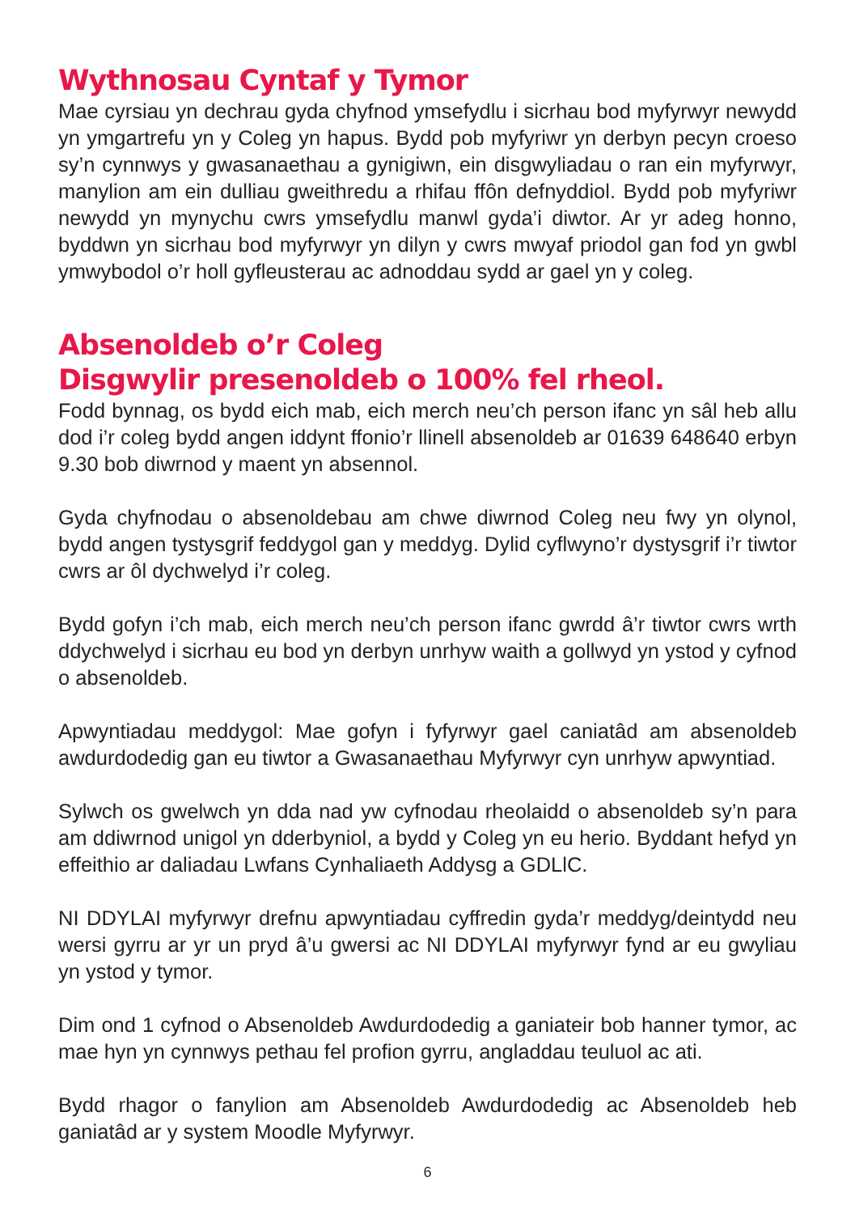Wythnosau Cyntaf y Tymor
Mae cyrsiau yn dechrau gyda chyfnod ymsefydlu i sicrhau bod myfyrwyr newydd yn ymgartrefu yn y Coleg yn hapus. Bydd pob myfyriwr yn derbyn pecyn croeso sy’n cynnwys y gwasanaethau a gynigiwn, ein disgwyliadau o ran ein myfyrwyr, manylion am ein dulliau gweithredu a rhifau ffôn defnyddiol. Bydd pob myfyriwr newydd yn mynychu cwrs ymsefydlu manwl gyda’i diwtor. Ar yr adeg honno, byddwn yn sicrhau bod myfyrwyr yn dilyn y cwrs mwyaf priodol gan fod yn gwbl ymwybodol o’r holl gyfleusterau ac adnoddau sydd ar gael yn y coleg.
Absenoldeb o’r Coleg
Disgwylir presenoldeb o 100% fel rheol.
Fodd bynnag, os bydd eich mab, eich merch neu’ch person ifanc yn sâl heb allu dod i’r coleg bydd angen iddynt ffonio’r llinell absenoldeb ar 01639 648640 erbyn 9.30 bob diwrnod y maent yn absennol.
Gyda chyfnodau o absenoldebau am chwe diwrnod Coleg neu fwy yn olynol, bydd angen tystysgrif feddygol gan y meddyg. Dylid cyflwyno’r dystysgrif i’r tiwtor cwrs ar ôl dychwelyd i’r coleg.
Bydd gofyn i’ch mab, eich merch neu’ch person ifanc gwrdd â’r tiwtor cwrs wrth ddychwelyd i sicrhau eu bod yn derbyn unrhyw waith a gollwyd yn ystod y cyfnod o absenoldeb.
Apwyntiadau meddygol: Mae gofyn i fyfyrwyr gael caniatâd am absenoldeb awdurdodedig gan eu tiwtor a Gwasanaethau Myfyrwyr cyn unrhyw apwyntiad.
Sylwch os gwelwch yn dda nad yw cyfnodau rheolaidd o absenoldeb sy’n para am ddiwrnod unigol yn dderbyniol, a bydd y Coleg yn eu herio. Byddant hefyd yn effeithio ar daliadau Lwfans Cynhaliaeth Addysg a GDLlC.
NI DDYLAI myfyrwyr drefnu apwyntiadau cyffredin gyda’r meddyg/deintydd neu wersi gyrru ar yr un pryd â’u gwersi ac NI DDYLAI myfyrwyr fynd ar eu gwyliau yn ystod y tymor.
Dim ond 1 cyfnod o Absenoldeb Awdurdodedig a ganiateir bob hanner tymor, ac mae hyn yn cynnwys pethau fel profion gyrru, angladdau teuluol ac ati.
Bydd rhagor o fanylion am Absenoldeb Awdurdodedig ac Absenoldeb heb ganiatâd ar y system Moodle Myfyrwyr.
6